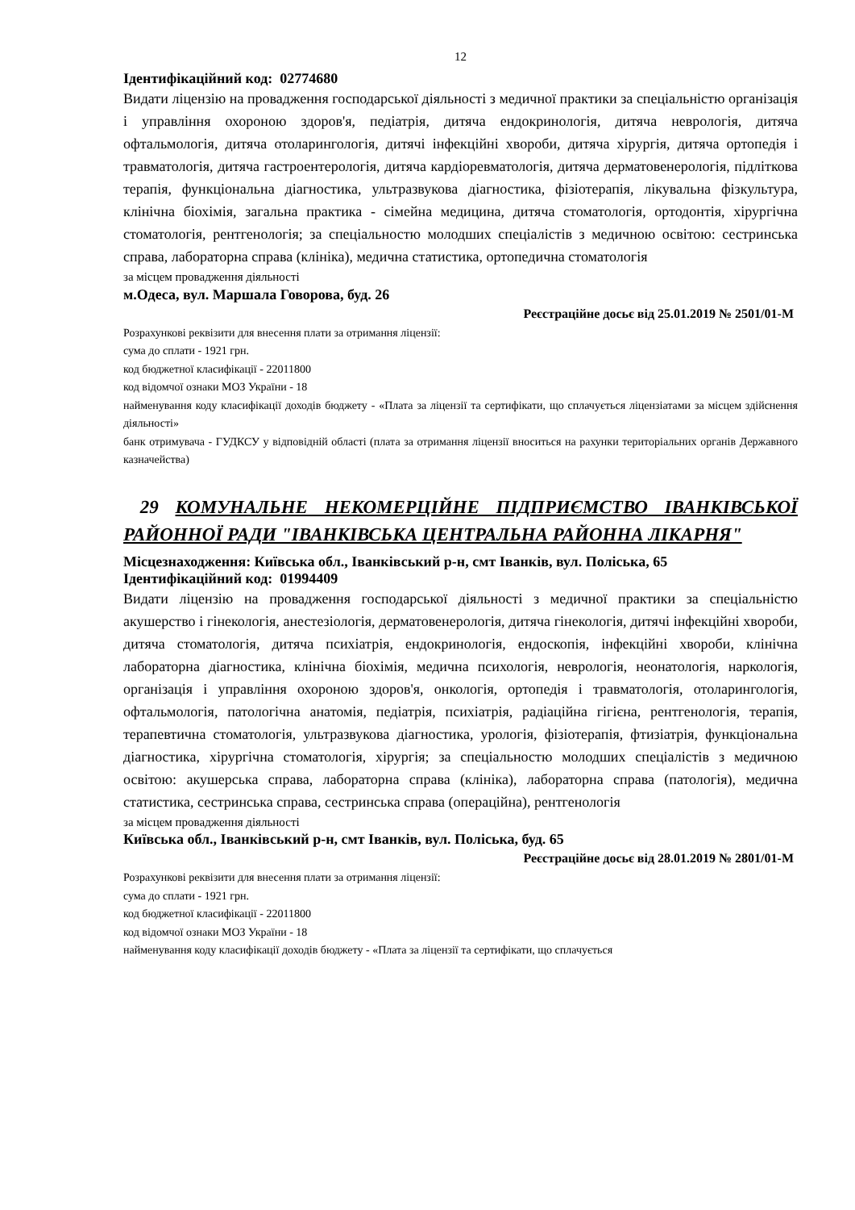12
Ідентифікаційний код: 02774680
Видати ліцензію на провадження господарської діяльності з медичної практики за спеціальністю організація і управління охороною здоров'я, педіатрія, дитяча ендокринологія, дитяча неврологія, дитяча офтальмологія, дитяча отоларингологія, дитячі інфекційні хвороби, дитяча хірургія, дитяча ортопедія і травматологія, дитяча гастроентерологія, дитяча кардіоревматологія, дитяча дерматовенерологія, підліткова терапія, функціональна діагностика, ультразвукова діагностика, фізіотерапія, лікувальна фізкультура, клінічна біохімія, загальна практика - сімейна медицина, дитяча стоматологія, ортодонтія, хірургічна стоматологія, рентгенологія; за спеціальностю молодших спеціалістів з медичною освітою: сестринська справа, лабораторна справа (клініка), медична статистика, ортопедична стоматологія
за місцем провадження діяльності
м.Одеса, вул. Маршала Говорова, буд. 26
Реєстраційне досьє від 25.01.2019 № 2501/01-М
Розрахункові реквізити для внесення плати за отримання ліцензії:
сума до сплати - 1921 грн.
код бюджетної класифікації - 22011800
код відомчої ознаки МОЗ України - 18
найменування коду класифікації доходів бюджету - «Плата за ліцензії та сертифікати, що сплачується ліцензіатами за місцем здійснення діяльності»
банк отримувача - ГУДКСУ у відповідній області (плата за отримання ліцензії вноситься на рахунки територіальних органів Державного казначейства)
29 КОМУНАЛЬНЕ НЕКОМЕРЦІЙНЕ ПІДПРИЄМСТВО ІВАНКІВСЬКОЇ РАЙОННОЇ РАДИ "ІВАНКІВСЬКА ЦЕНТРАЛЬНА РАЙОННА ЛІКАРНЯ"
Місцезнаходження: Київська обл., Іванківський р-н, смт Іванків, вул. Поліська, 65
Ідентифікаційний код: 01994409
Видати ліцензію на провадження господарської діяльності з медичної практики за спеціальністю акушерство і гінекологія, анестезіологія, дерматовенерологія, дитяча гінекологія, дитячі інфекційні хвороби, дитяча стоматологія, дитяча психіатрія, ендокринологія, ендоскопія, інфекційні хвороби, клінічна лабораторна діагностика, клінічна біохімія, медична психологія, неврологія, неонатологія, наркологія, організація і управління охороною здоров'я, онкологія, ортопедія і травматологія, отоларингологія, офтальмологія, патологічна анатомія, педіатрія, психіатрія, радіаційна гігієна, рентгенологія, терапія, терапевтична стоматологія, ультразвукова діагностика, урологія, фізіотерапія, фтизіатрія, функціональна діагностика, хірургічна стоматологія, хірургія; за спеціальностю молодших спеціалістів з медичною освітою: акушерська справа, лабораторна справа (клініка), лабораторна справа (патологія), медична статистика, сестринська справа, сестринська справа (операційна), рентгенологія
за місцем провадження діяльності
Київська обл., Іванківський р-н, смт Іванків, вул. Поліська, буд. 65
Реєстраційне досьє від 28.01.2019 № 2801/01-М
Розрахункові реквізити для внесення плати за отримання ліцензії:
сума до сплати - 1921 грн.
код бюджетної класифікації - 22011800
код відомчої ознаки МОЗ України - 18
найменування коду класифікації доходів бюджету - «Плата за ліцензії та сертифікати, що сплачується